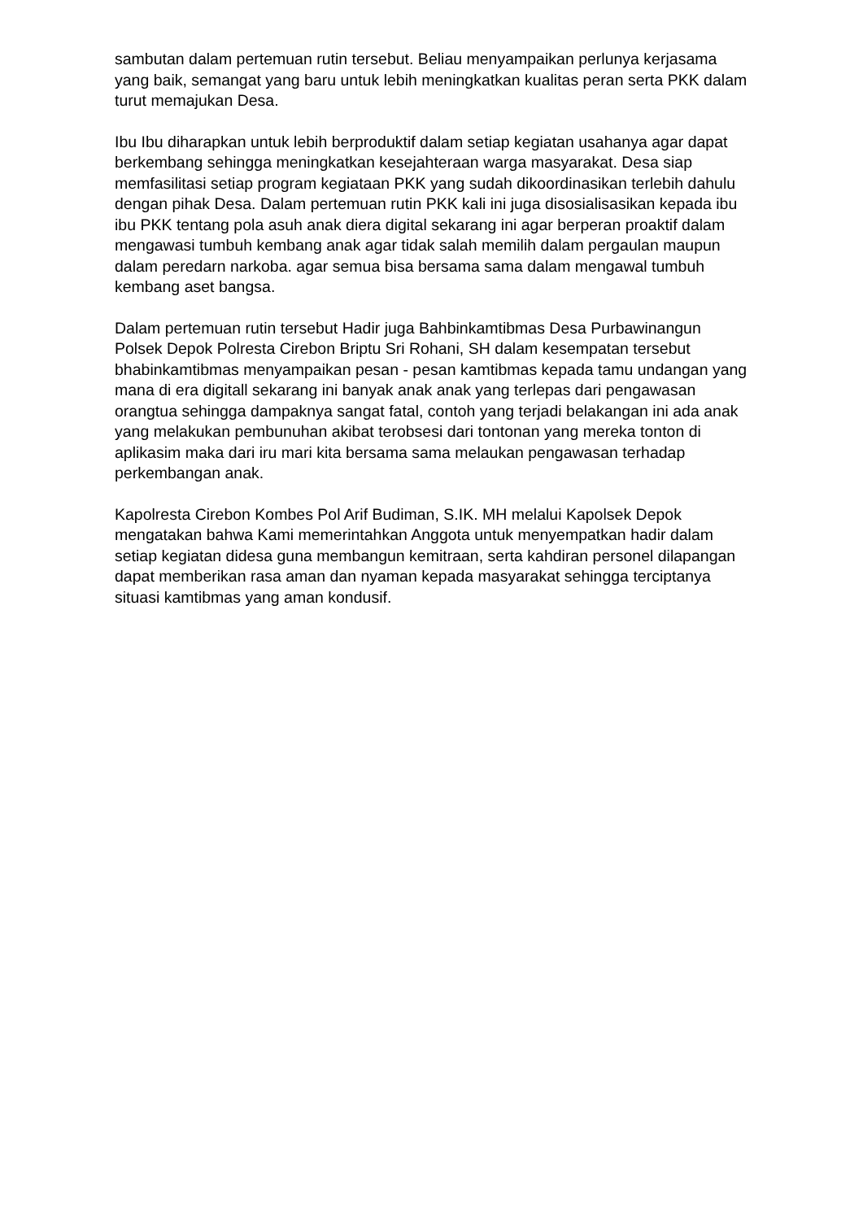sambutan dalam pertemuan rutin tersebut. Beliau menyampaikan perlunya kerjasama yang baik, semangat yang baru untuk lebih meningkatkan kualitas peran serta PKK dalam turut memajukan Desa.
Ibu Ibu diharapkan untuk lebih berproduktif dalam setiap kegiatan usahanya agar dapat berkembang sehingga meningkatkan kesejahteraan warga masyarakat. Desa siap memfasilitasi setiap program kegiataan PKK yang sudah dikoordinasikan terlebih dahulu dengan pihak Desa. Dalam pertemuan rutin PKK kali ini juga disosialisasikan kepada ibu ibu PKK tentang pola asuh anak diera digital sekarang ini agar berperan proaktif dalam mengawasi tumbuh kembang anak agar tidak salah memilih dalam pergaulan maupun dalam peredarn narkoba. agar semua bisa bersama sama dalam mengawal tumbuh kembang aset bangsa.
Dalam pertemuan rutin tersebut Hadir juga Bahbinkamtibmas Desa Purbawinangun Polsek Depok Polresta Cirebon Briptu Sri Rohani, SH dalam kesempatan tersebut bhabinkamtibmas menyampaikan pesan - pesan kamtibmas kepada tamu undangan yang mana di era digitall sekarang ini banyak anak anak yang terlepas dari pengawasan orangtua sehingga dampaknya sangat fatal, contoh yang terjadi belakangan ini ada anak yang melakukan pembunuhan akibat terobsesi dari tontonan yang mereka tonton di aplikasim maka dari iru mari kita bersama sama melaukan pengawasan terhadap perkembangan anak.
Kapolresta Cirebon Kombes Pol Arif Budiman, S.IK. MH melalui Kapolsek Depok mengatakan bahwa Kami memerintahkan Anggota untuk menyempatkan hadir dalam setiap kegiatan didesa guna membangun kemitraan, serta kahdiran personel dilapangan dapat memberikan rasa aman dan nyaman kepada masyarakat sehingga terciptanya situasi kamtibmas yang aman kondusif.